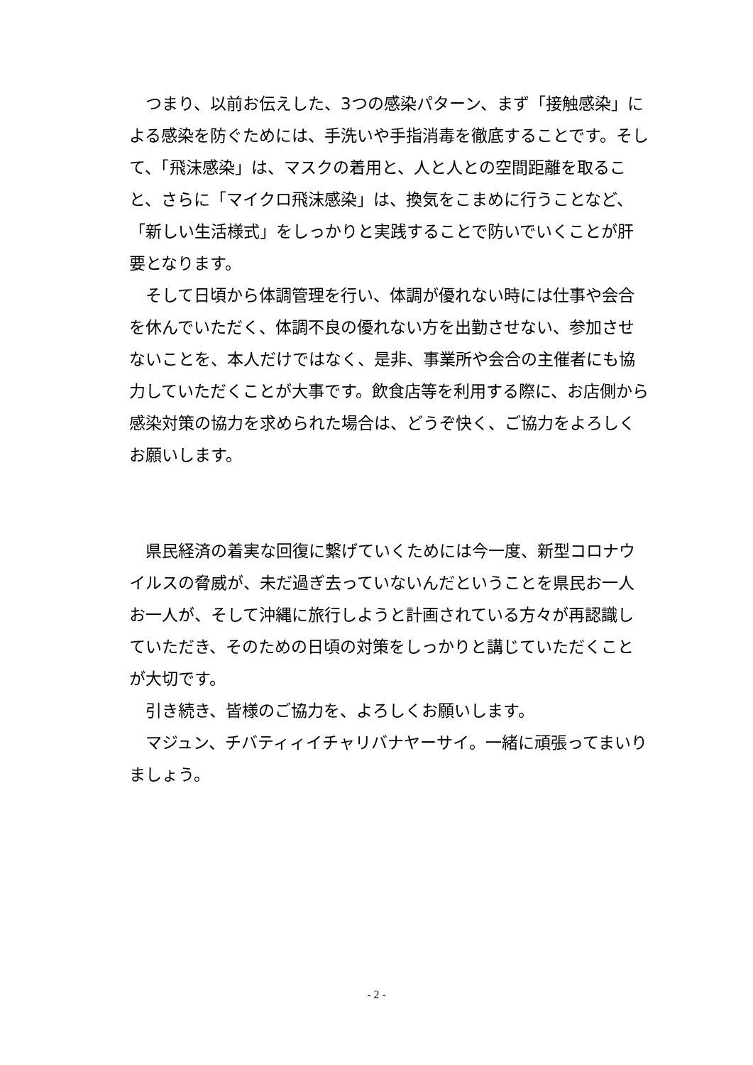つまり、以前お伝えした、3つの感染パターン、まず「接触感染」による感染を防ぐためには、手洗いや手指消毒を徹底することです。そして、「飛沫感染」は、マスクの着用と、人と人との空間距離を取ること、さらに「マイクロ飛沫感染」は、換気をこまめに行うことなど、「新しい生活様式」をしっかりと実践することで防いでいくことが肝要となります。
そして日頃から体調管理を行い、体調が優れない時には仕事や会合を休んでいただく、体調不良の優れない方を出勤させない、参加させないことを、本人だけではなく、是非、事業所や会合の主催者にも協力していただくことが大事です。飲食店等を利用する際に、お店側から感染対策の協力を求められた場合は、どうぞ快く、ご協力をよろしくお願いします。
県民経済の着実な回復に繋げていくためには今一度、新型コロナウイルスの脅威が、未だ過ぎ去っていないんだということを県民お一人お一人が、そして沖縄に旅行しようと計画されている方々が再認識していただき、そのための日頃の対策をしっかりと講じていただくことが大切です。
引き続き、皆様のご協力を、よろしくお願いします。
マジュン、チバティィイチャリバナヤーサイ。一緒に頑張ってまいりましょう。
- 2 -